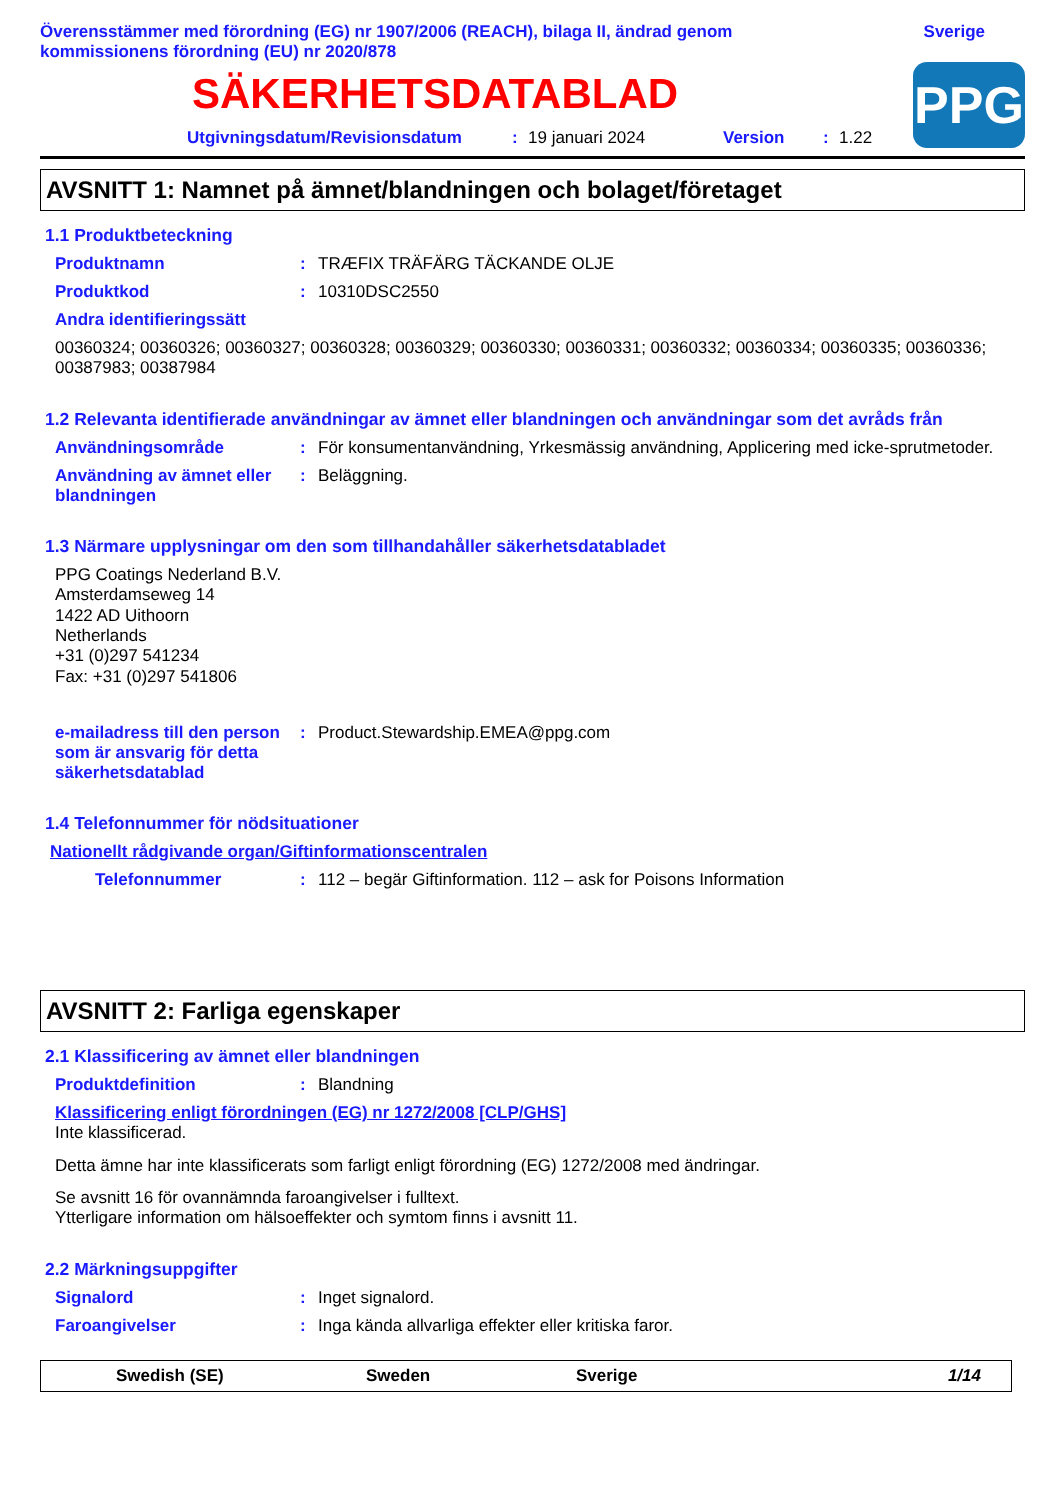Överensstämmer med förordning (EG) nr 1907/2006 (REACH), bilaga II, ändrad genom
kommissionens förordning (EU) nr 2020/878
Sverige
SÄKERHETSDATABLAD
Utgivningsdatum/Revisionsdatum: 19 januari 2024 Version: 1.22
PPG
AVSNITT 1: Namnet på ämnet/blandningen och bolaget/företaget
1.1 Produktbeteckning
Produktnamn : TRÆFIX TRÄFÄRG TÄCKANDE OLJE
Produktkod : 10310DSC2550
Andra identifieringssätt
00360324; 00360326; 00360327; 00360328; 00360329; 00360330; 00360331; 00360332; 00360334; 00360335; 00360336; 00387983; 00387984
1.2 Relevanta identifierade användningar av ämnet eller blandningen och användningar som det avråds från
Användningsområde : För konsumentanvändning, Yrkesmässig användning, Applicering med icke-sprutmetoder.
Användning av ämnet eller blandningen
: Beläggning.
1.3 Närmare upplysningar om den som tillhandahåller säkerhetsdatabladet
PPG Coatings Nederland B.V.
Amsterdamseweg 14
1422 AD Uithoorn
Netherlands
+31 (0)297 541234
Fax: +31 (0)297 541806
e-mailadress till den person som är ansvarig för detta säkerhetsdatablad
: Product.Stewardship.EMEA@ppg.com
1.4 Telefonnummer för nödsituationer
Nationellt rådgivande organ/Giftinformationscentralen
Telefonnummer : 112 – begär Giftinformation. 112 – ask for Poisons Information
AVSNITT 2: Farliga egenskaper
2.1 Klassificering av ämnet eller blandningen
Produktdefinition : Blandning
Klassificering enligt förordningen (EG) nr 1272/2008 [CLP/GHS]
Inte klassificerad.
Detta ämne har inte klassificerats som farligt enligt förordning (EG) 1272/2008 med ändringar.
Se avsnitt 16 för ovannämnda faroangivelser i fulltext.
Ytterligare information om hälsoeffekter och symtom finns i avsnitt 11.
2.2 Märkningsuppgifter
Signalord : Inget signalord.
Faroangivelser : Inga kända allvarliga effekter eller kritiska faror.
Swedish (SE) Sweden Sverige 1/14